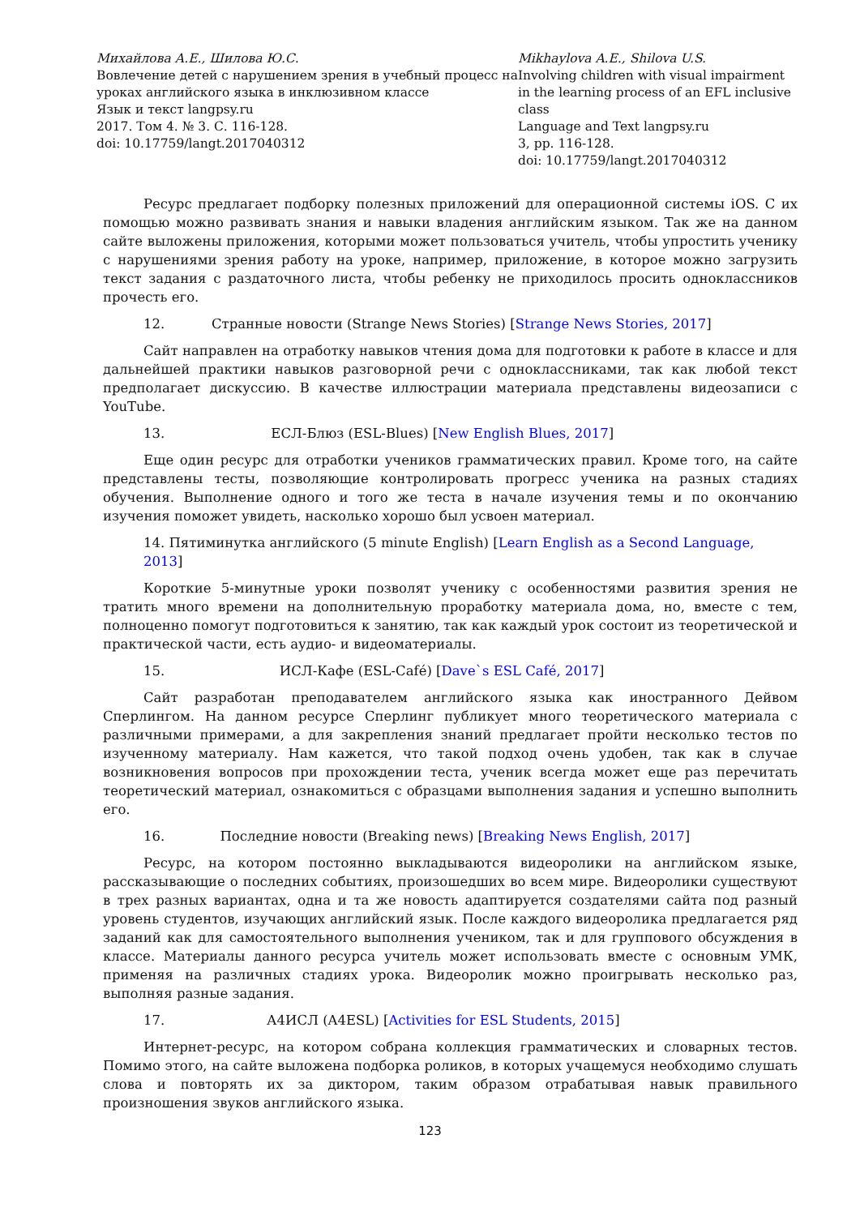Михайлова А.Е., Шилова Ю.С.
Вовлечение детей с нарушением зрения в учебный процесс на уроках английского языка в инклюзивном классе
Язык и текст langpsy.ru
2017. Том 4. № 3. С. 116-128.
doi: 10.17759/langt.2017040312
Mikhaylova A.E., Shilova U.S.
Involving children with visual impairment in the learning process of an EFL inclusive class
Language and Text langpsy.ru
3, pp. 116-128.
doi: 10.17759/langt.2017040312
Ресурс предлагает подборку полезных приложений для операционной системы iOS. С их помощью можно развивать знания и навыки владения английским языком. Так же на данном сайте выложены приложения, которыми может пользоваться учитель, чтобы упростить ученику с нарушениями зрения работу на уроке, например, приложение, в которое можно загрузить текст задания с раздаточного листа, чтобы ребенку не приходилось просить одноклассников прочесть его.
12. Странные новости (Strange News Stories) [Strange News Stories, 2017]
Сайт направлен на отработку навыков чтения дома для подготовки к работе в классе и для дальнейшей практики навыков разговорной речи с одноклассниками, так как любой текст предполагает дискуссию. В качестве иллюстрации материала представлены видеозаписи с YouTube.
13. ЕСЛ-Блюз (ESL-Blues) [New English Blues, 2017]
Еще один ресурс для отработки учеников грамматических правил. Кроме того, на сайте представлены тесты, позволяющие контролировать прогресс ученика на разных стадиях обучения. Выполнение одного и того же теста в начале изучения темы и по окончанию изучения поможет увидеть, насколько хорошо был усвоен материал.
14. Пятиминутка английского (5 minute English) [Learn English as a Second Language, 2013]
Короткие 5-минутные уроки позволят ученику с особенностями развития зрения не тратить много времени на дополнительную проработку материала дома, но, вместе с тем, полноценно помогут подготовиться к занятию, так как каждый урок состоит из теоретической и практической части, есть аудио- и видеоматериалы.
15. ИСЛ-Кафе (ESL-Café) [Dave`s ESL Café, 2017]
Сайт разработан преподавателем английского языка как иностранного Дейвом Сперлингом. На данном ресурсе Сперлинг публикует много теоретического материала с различными примерами, а для закрепления знаний предлагает пройти несколько тестов по изученному материалу. Нам кажется, что такой подход очень удобен, так как в случае возникновения вопросов при прохождении теста, ученик всегда может еще раз перечитать теоретический материал, ознакомиться с образцами выполнения задания и успешно выполнить его.
16. Последние новости (Breaking news) [Breaking News English, 2017]
Ресурс, на котором постоянно выкладываются видеоролики на английском языке, рассказывающие о последних событиях, произошедших во всем мире. Видеоролики существуют в трех разных вариантах, одна и та же новость адаптируется создателями сайта под разный уровень студентов, изучающих английский язык. После каждого видеоролика предлагается ряд заданий как для самостоятельного выполнения учеником, так и для группового обсуждения в классе. Материалы данного ресурса учитель может использовать вместе с основным УМК, применяя на различных стадиях урока. Видеоролик можно проигрывать несколько раз, выполняя разные задания.
17. А4ИСЛ (A4ESL) [Activities for ESL Students, 2015]
Интернет-ресурс, на котором собрана коллекция грамматических и словарных тестов. Помимо этого, на сайте выложена подборка роликов, в которых учащемуся необходимо слушать слова и повторять их за диктором, таким образом отрабатывая навык правильного произношения звуков английского языка.
123